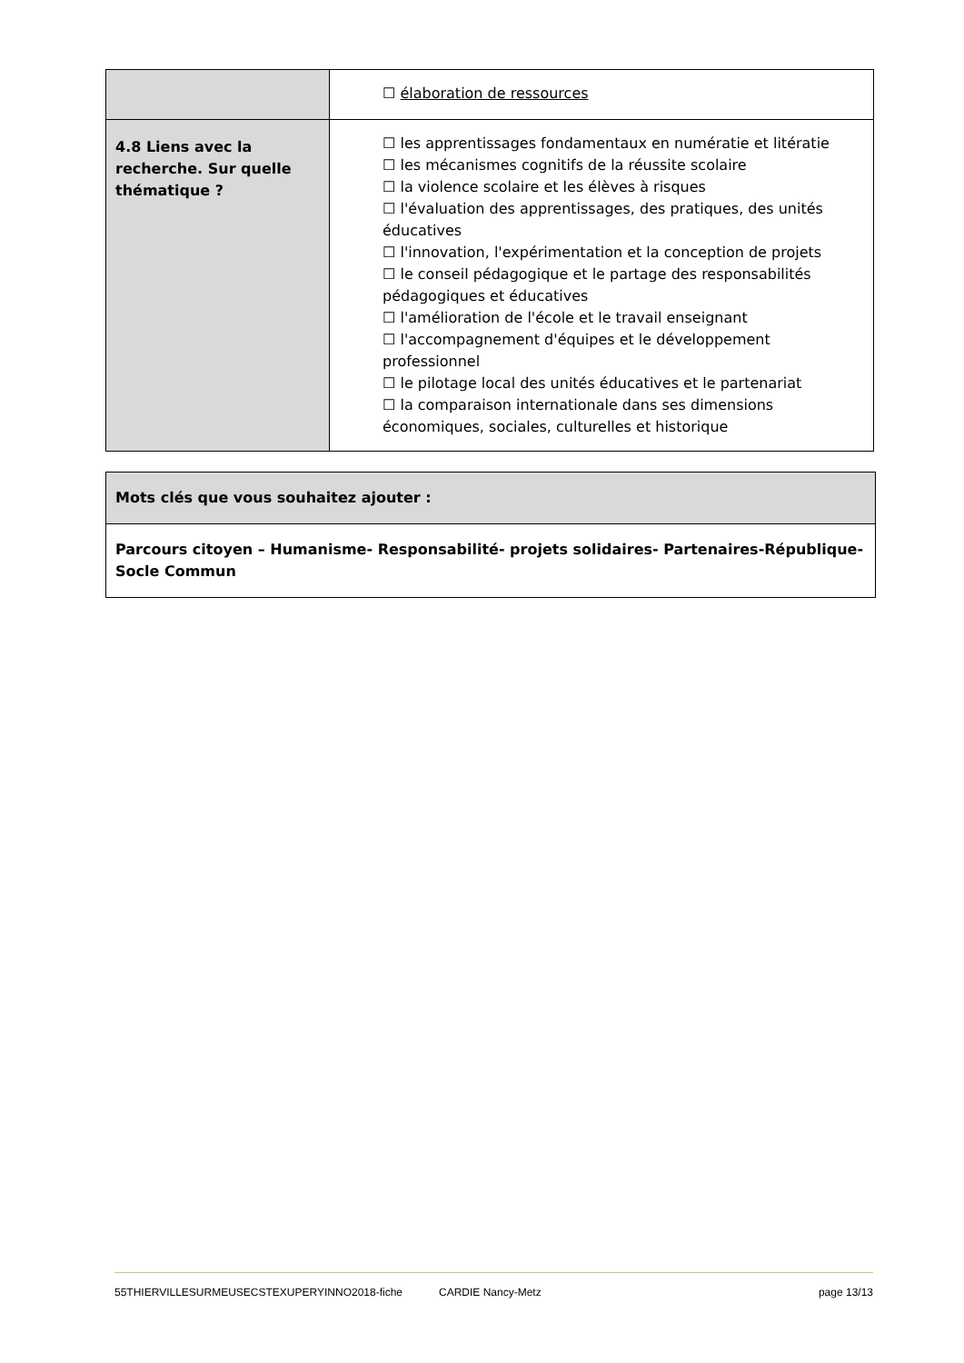| | ☐ élaboration de ressources |
| 4.8 Liens avec la recherche. Sur quelle thématique ? | ☐ les apprentissages fondamentaux en numératie et litératie ☐ les mécanismes cognitifs de la réussite scolaire ☐ la violence scolaire et les élèves à risques ☐ l'évaluation des apprentissages, des pratiques, des unités éducatives ☐ l'innovation, l'expérimentation et la conception de projets ☐ le conseil pédagogique et le partage des responsabilités pédagogiques et éducatives ☐ l'amélioration de l'école et le travail enseignant ☐ l'accompagnement d'équipes et le développement professionnel ☐ le pilotage local des unités éducatives et le partenariat ☐ la comparaison internationale dans ses dimensions économiques, sociales, culturelles et historique |
| Mots clés que vous souhaitez ajouter : |
| Parcours citoyen – Humanisme- Responsabilité- projets solidaires- Partenaires-République-Socle Commun |
55THIERVILLESURMEUSECSTEXUPERYINNO2018-fiche CARDIE Nancy-Metz page 13/13